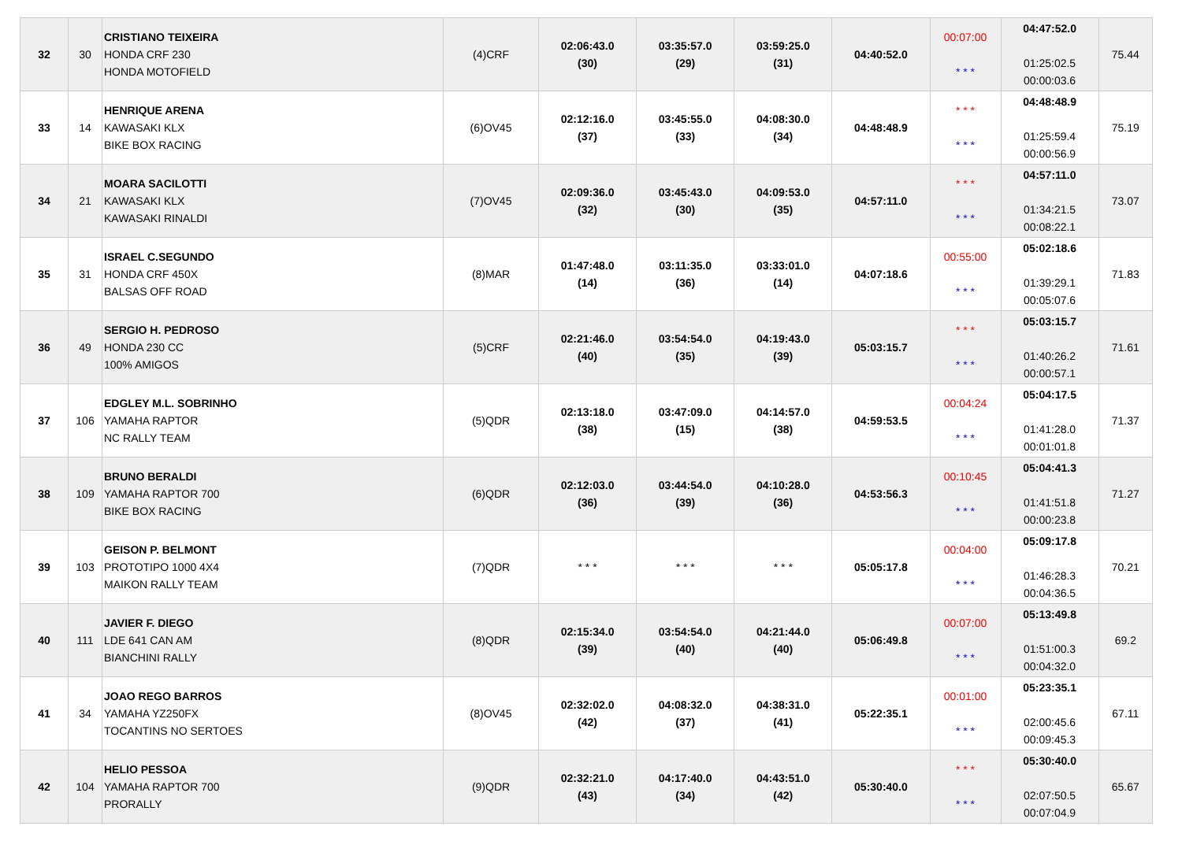| 32 | 30 | CRISTIANO TEIXEIRA HONDA CRF 230 HONDA MOTOFIELD | (4)CRF | 02:06:43.0 (30) | 03:35:57.0 (29) | 03:59:25.0 (31) | 04:40:52.0 | 00:07:00 * * * | 04:47:52.0 01:25:02.5 00:00:03.6 | 75.44 |
| 33 | 14 | HENRIQUE ARENA KAWASAKI KLX BIKE BOX RACING | (6)OV45 | 02:12:16.0 (37) | 03:45:55.0 (33) | 04:08:30.0 (34) | 04:48:48.9 | * * * * * * | 04:48:48.9 01:25:59.4 00:00:56.9 | 75.19 |
| 34 | 21 | MOARA SACILOTTI KAWASAKI KLX KAWASAKI RINALDI | (7)OV45 | 02:09:36.0 (32) | 03:45:43.0 (30) | 04:09:53.0 (35) | 04:57:11.0 | * * * * * * | 04:57:11.0 01:34:21.5 00:08:22.1 | 73.07 |
| 35 | 31 | ISRAEL C.SEGUNDO HONDA CRF 450X BALSAS OFF ROAD | (8)MAR | 01:47:48.0 (14) | 03:11:35.0 (36) | 03:33:01.0 (14) | 04:07:18.6 | 00:55:00 * * * | 05:02:18.6 01:39:29.1 00:05:07.6 | 71.83 |
| 36 | 49 | SERGIO H. PEDROSO HONDA 230 CC 100% AMIGOS | (5)CRF | 02:21:46.0 (40) | 03:54:54.0 (35) | 04:19:43.0 (39) | 05:03:15.7 | * * * * * * | 05:03:15.7 01:40:26.2 00:00:57.1 | 71.61 |
| 37 | 106 | EDGLEY M.L. SOBRINHO YAMAHA RAPTOR NC RALLY TEAM | (5)QDR | 02:13:18.0 (38) | 03:47:09.0 (15) | 04:14:57.0 (38) | 04:59:53.5 | 00:04:24 * * * | 05:04:17.5 01:41:28.0 00:01:01.8 | 71.37 |
| 38 | 109 | BRUNO BERALDI YAMAHA RAPTOR 700 BIKE BOX RACING | (6)QDR | 02:12:03.0 (36) | 03:44:54.0 (39) | 04:10:28.0 (36) | 04:53:56.3 | 00:10:45 * * * | 05:04:41.3 01:41:51.8 00:00:23.8 | 71.27 |
| 39 | 103 | GEISON P. BELMONT PROTOTIPO 1000 4X4 MAIKON RALLY TEAM | (7)QDR | * * * | * * * | * * * | 05:05:17.8 | 00:04:00 * * * | 05:09:17.8 01:46:28.3 00:04:36.5 | 70.21 |
| 40 | 111 | JAVIER F. DIEGO LDE 641 CAN AM BIANCHINI RALLY | (8)QDR | 02:15:34.0 (39) | 03:54:54.0 (40) | 04:21:44.0 (40) | 05:06:49.8 | 00:07:00 * * * | 05:13:49.8 01:51:00.3 00:04:32.0 | 69.2 |
| 41 | 34 | JOAO REGO BARROS YAMAHA YZ250FX TOCANTINS NO SERTOES | (8)OV45 | 02:32:02.0 (42) | 04:08:32.0 (37) | 04:38:31.0 (41) | 05:22:35.1 | 00:01:00 * * * | 05:23:35.1 02:00:45.6 00:09:45.3 | 67.11 |
| 42 | 104 | HELIO PESSOA YAMAHA RAPTOR 700 PRORALLY | (9)QDR | 02:32:21.0 (43) | 04:17:40.0 (34) | 04:43:51.0 (42) | 05:30:40.0 | * * * * * * | 05:30:40.0 02:07:50.5 00:07:04.9 | 65.67 |